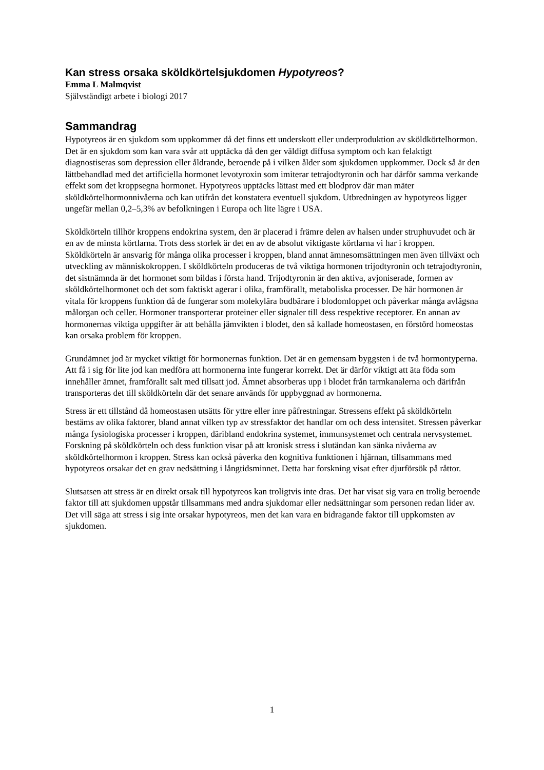Kan stress orsaka sköldkörtelsjukdomen Hypotyreos?
Emma L Malmqvist
Självständigt arbete i biologi 2017
Sammandrag
Hypotyreos är en sjukdom som uppkommer då det finns ett underskott eller underproduktion av sköldkörtelhormon. Det är en sjukdom som kan vara svår att upptäcka då den ger väldigt diffusa symptom och kan felaktigt diagnostiseras som depression eller åldrande, beroende på i vilken ålder som sjukdomen uppkommer. Dock så är den lättbehandlad med det artificiella hormonet levotyroxin som imiterar tetrajodtyronin och har därför samma verkande effekt som det kroppsegna hormonet. Hypotyreos upptäcks lättast med ett blodprov där man mäter sköldkörtelhormonnivåerna och kan utifrån det konstatera eventuell sjukdom. Utbredningen av hypotyreos ligger ungefär mellan 0,2–5,3% av befolkningen i Europa och lite lägre i USA.
Sköldkörteln tillhör kroppens endokrina system, den är placerad i främre delen av halsen under struphuvudet och är en av de minsta körtlarna. Trots dess storlek är det en av de absolut viktigaste körtlarna vi har i kroppen. Sköldkörteln är ansvarig för många olika processer i kroppen, bland annat ämnesomsättningen men även tillväxt och utveckling av människokroppen. I sköldkörteln produceras de två viktiga hormonen trijodtyronin och tetrajodtyronin, det sistnämnda är det hormonet som bildas i första hand. Trijodtyronin är den aktiva, avjoniserade, formen av sköldkörtelhormonet och det som faktiskt agerar i olika, framförallt, metaboliska processer. De här hormonen är vitala för kroppens funktion då de fungerar som molekylära budbärare i blodomloppet och påverkar många avlägsna målorgan och celler. Hormoner transporterar proteiner eller signaler till dess respektive receptorer. En annan av hormonernas viktiga uppgifter är att behålla jämvikten i blodet, den så kallade homeostasen, en förstörd homeostas kan orsaka problem för kroppen.
Grundämnet jod är mycket viktigt för hormonernas funktion. Det är en gemensam byggsten i de två hormontyperna. Att få i sig för lite jod kan medföra att hormonerna inte fungerar korrekt. Det är därför viktigt att äta föda som innehåller ämnet, framförallt salt med tillsatt jod. Ämnet absorberas upp i blodet från tarmkanalerna och därifrån transporteras det till sköldkörteln där det senare används för uppbyggnad av hormonerna.
Stress är ett tillstånd då homeostasen utsätts för yttre eller inre påfrestningar. Stressens effekt på sköldkörteln bestäms av olika faktorer, bland annat vilken typ av stressfaktor det handlar om och dess intensitet. Stressen påverkar många fysiologiska processer i kroppen, däribland endokrina systemet, immunsystemet och centrala nervsystemet. Forskning på sköldkörteln och dess funktion visar på att kronisk stress i slutändan kan sänka nivåerna av sköldkörtelhormon i kroppen. Stress kan också påverka den kognitiva funktionen i hjärnan, tillsammans med hypotyreos orsakar det en grav nedsättning i långtidsminnet. Detta har forskning visat efter djurförsök på råttor.
Slutsatsen att stress är en direkt orsak till hypotyreos kan troligtvis inte dras. Det har visat sig vara en trolig beroende faktor till att sjukdomen uppstår tillsammans med andra sjukdomar eller nedsättningar som personen redan lider av. Det vill säga att stress i sig inte orsakar hypotyreos, men det kan vara en bidragande faktor till uppkomsten av sjukdomen.
1